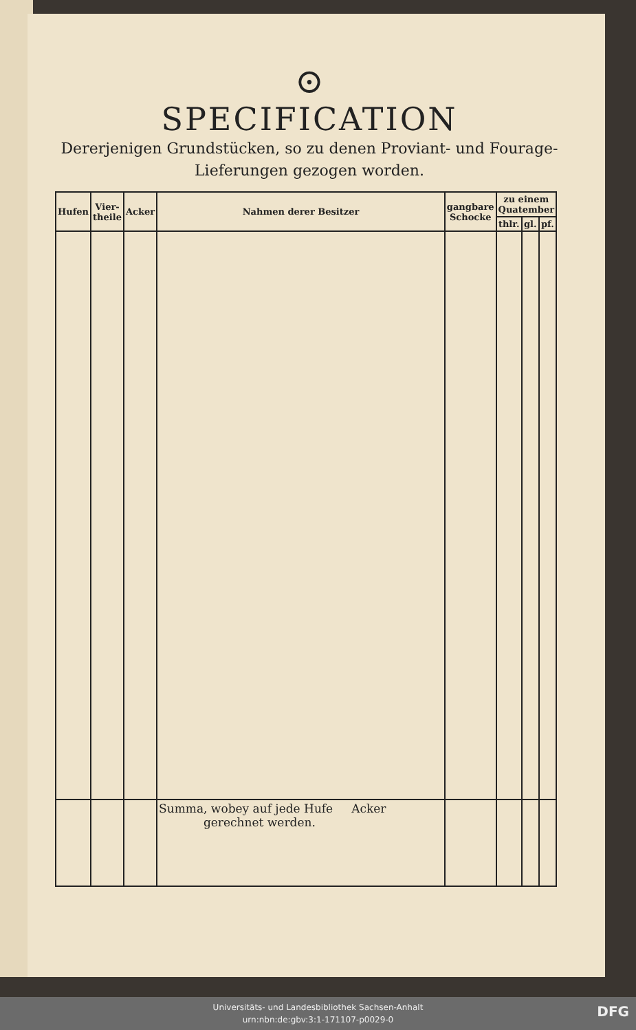⊙
SPECIFICATION
Dererjenigen Grundstücken, so zu denen Proviant- und Fourage-
Lieferungen gezogen worden.
| Hufen | Vier-theile | Acker | Nahmen derer Besitzer | gangbare Schocke | zu einem Quatember | | |
| --- | --- | --- | --- | --- | --- | --- | --- |
| | | | | | thlr. | gl. | pf. |
| | | | Summa, wobey auf jede Hufe Acker gerechnet werden. | | | | |
Universitäts- und Landesbibliothek Sachsen-Anhalt
urn:nbn:de:gbv:3:1-171107-p0029-0
DFG